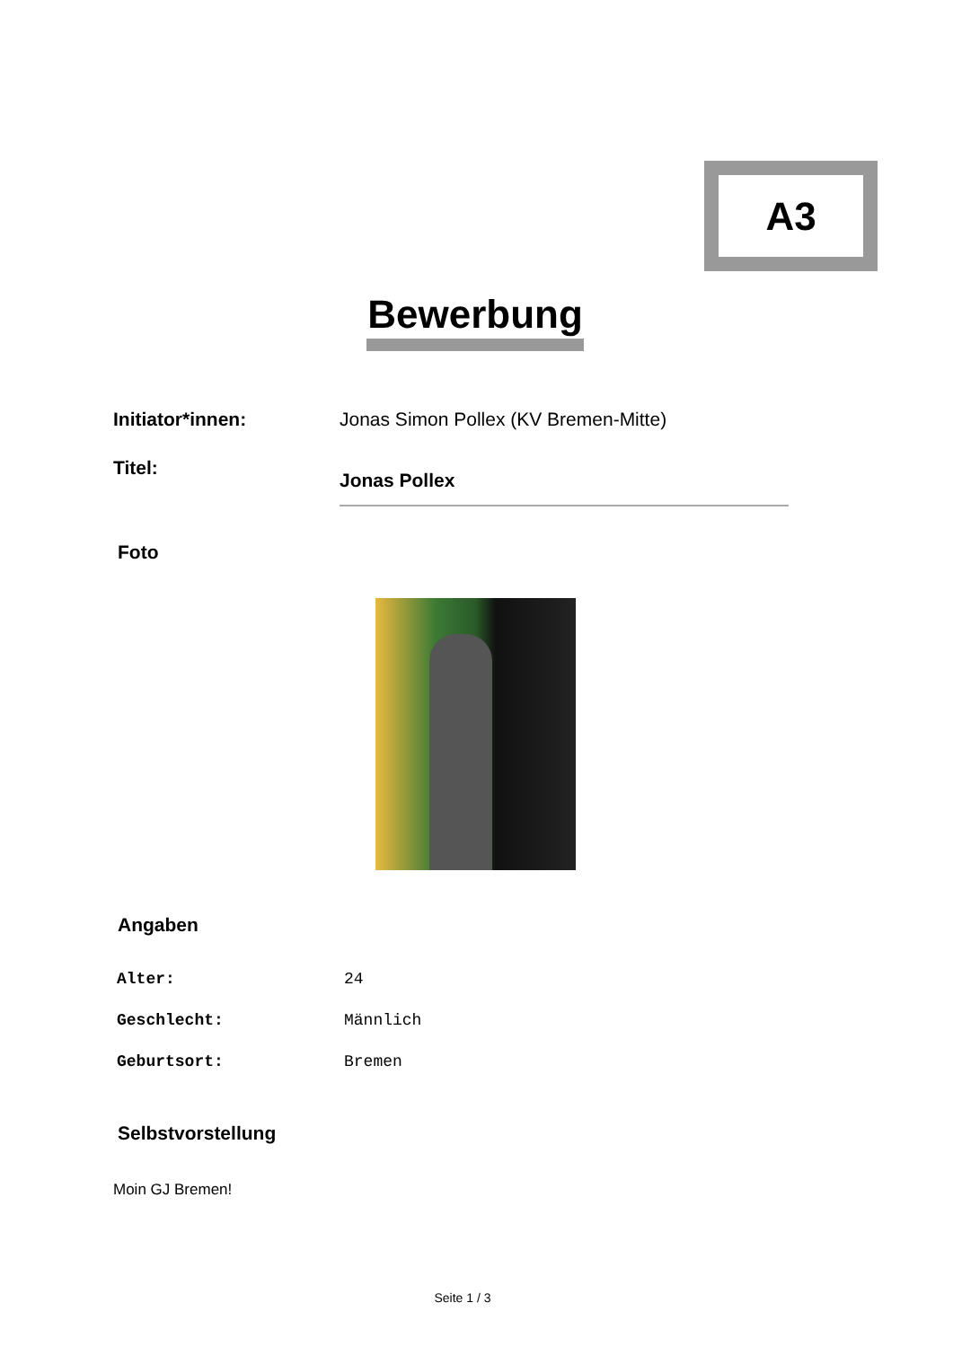A3
Bewerbung
| Initiator*innen: | Jonas Simon Pollex (KV Bremen-Mitte) |
| Titel: | Jonas Pollex |
Foto
Angaben
| Alter: | 24 |
| Geschlecht: | Männlich |
| Geburtsort: | Bremen |
Selbstvorstellung
Moin GJ Bremen!
Seite 1 / 3